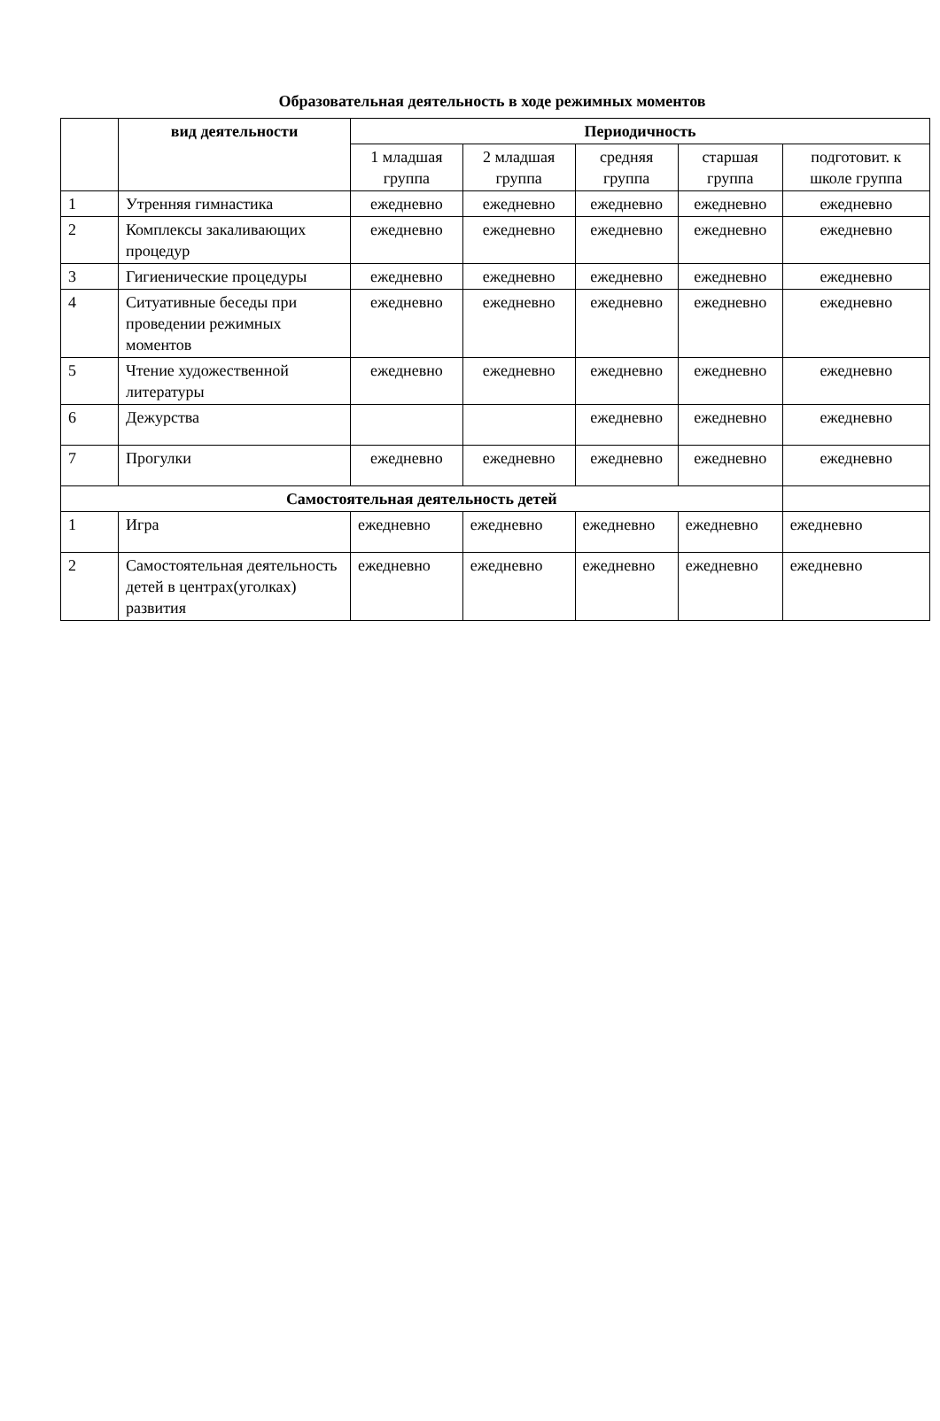Образовательная деятельность в ходе режимных моментов
| | вид деятельности | Периодичность | | | | |
| --- | --- | --- | --- | --- | --- | --- |
| | | 1 младшая группа | 2 младшая группа | средняя группа | старшая группа | подготовит. к школе группа |
| 1 | Утренняя гимнастика | ежедневно | ежедневно | ежедневно | ежедневно | ежедневно |
| 2 | Комплексы закаливающих процедур | ежедневно | ежедневно | ежедневно | ежедневно | ежедневно |
| 3 | Гигиенические процедуры | ежедневно | ежедневно | ежедневно | ежедневно | ежедневно |
| 4 | Ситуативные беседы при проведении режимных моментов | ежедневно | ежедневно | ежедневно | ежедневно | ежедневно |
| 5 | Чтение художественной литературы | ежедневно | ежедневно | ежедневно | ежедневно | ежедневно |
| 6 | Дежурства | | | ежедневно | ежедневно | ежедневно |
| 7 | Прогулки | ежедневно | ежедневно | ежедневно | ежедневно | ежедневно |
| Самостоятельная деятельность детей | | | | | | |
| 1 | Игра | ежедневно | ежедневно | ежедневно | ежедневно | ежедневно |
| 2 | Самостоятельная деятельность детей в центрах(уголках) развития | ежедневно | ежедневно | ежедневно | ежедневно | ежедневно |